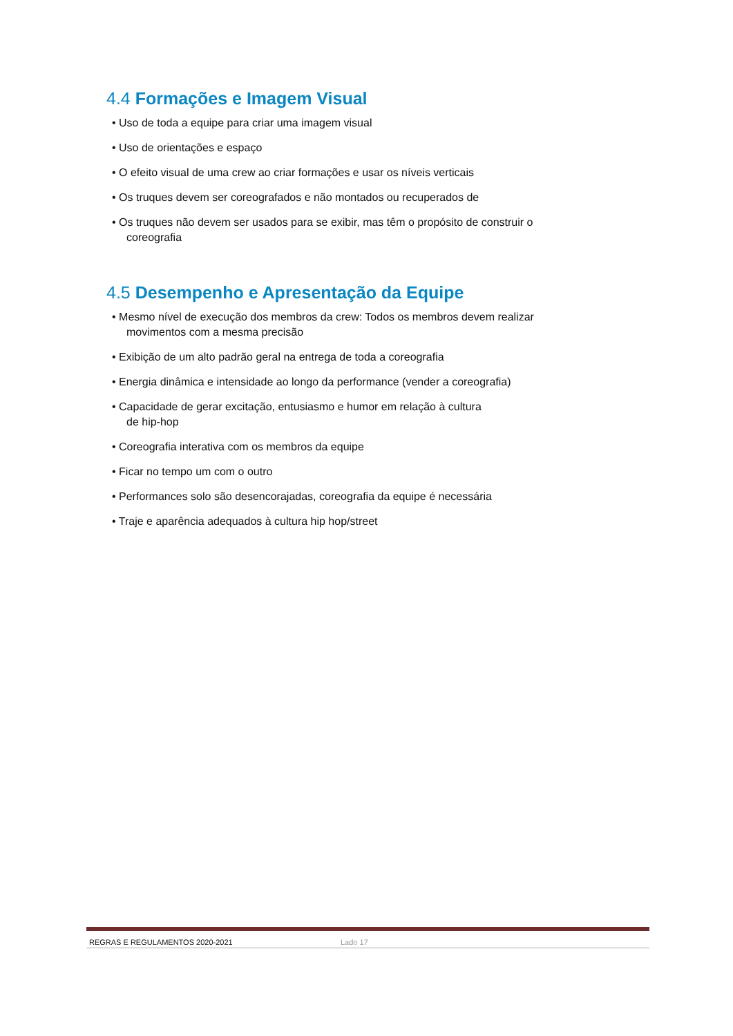4.4 Formações e Imagem Visual
• Uso de toda a equipe para criar uma imagem visual
• Uso de orientações e espaço
• O efeito visual de uma crew ao criar formações e usar os níveis verticais
• Os truques devem ser coreografados e não montados ou recuperados de
• Os truques não devem ser usados para se exibir, mas têm o propósito de construir o
coreografia
4.5 Desempenho e Apresentação da Equipe
• Mesmo nível de execução dos membros da crew: Todos os membros devem realizar
movimentos com a mesma precisão
• Exibição de um alto padrão geral na entrega de toda a coreografia
• Energia dinâmica e intensidade ao longo da performance (vender a coreografia)
• Capacidade de gerar excitação, entusiasmo e humor em relação à cultura
de hip-hop
• Coreografia interativa com os membros da equipe
• Ficar no tempo um com o outro
• Performances solo são desencorajadas, coreografia da equipe é necessária
• Traje e aparência adequados à cultura hip hop/street
REGRAS E REGULAMENTOS 2020-2021 Lado 17